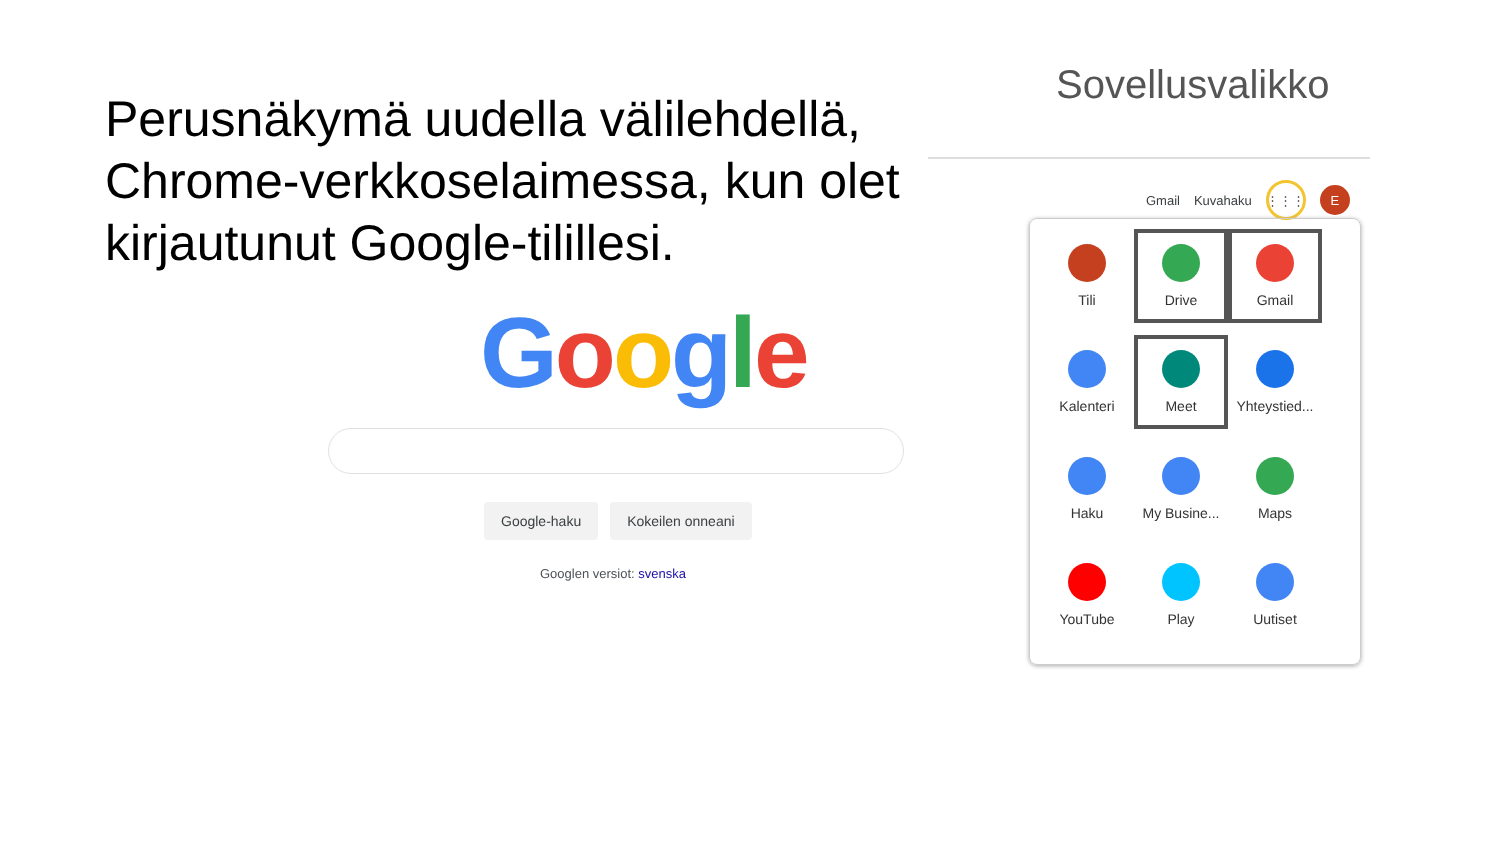Perusnäkymä uudella välilehdellä, Chrome-verkkoselaimessa, kun olet kirjautunut Google-tilillesi.
Google
Google-haku Kokeilen onneani
Googlen versiot: svenska
Sovellusvalikko
Gmail Kuvahaku
⋮⋮⋮
E
Tili
Drive
Gmail
Kalenteri
Meet
Yhteystied...
Haku
My Busine...
Maps
YouTube
Play
Uutiset